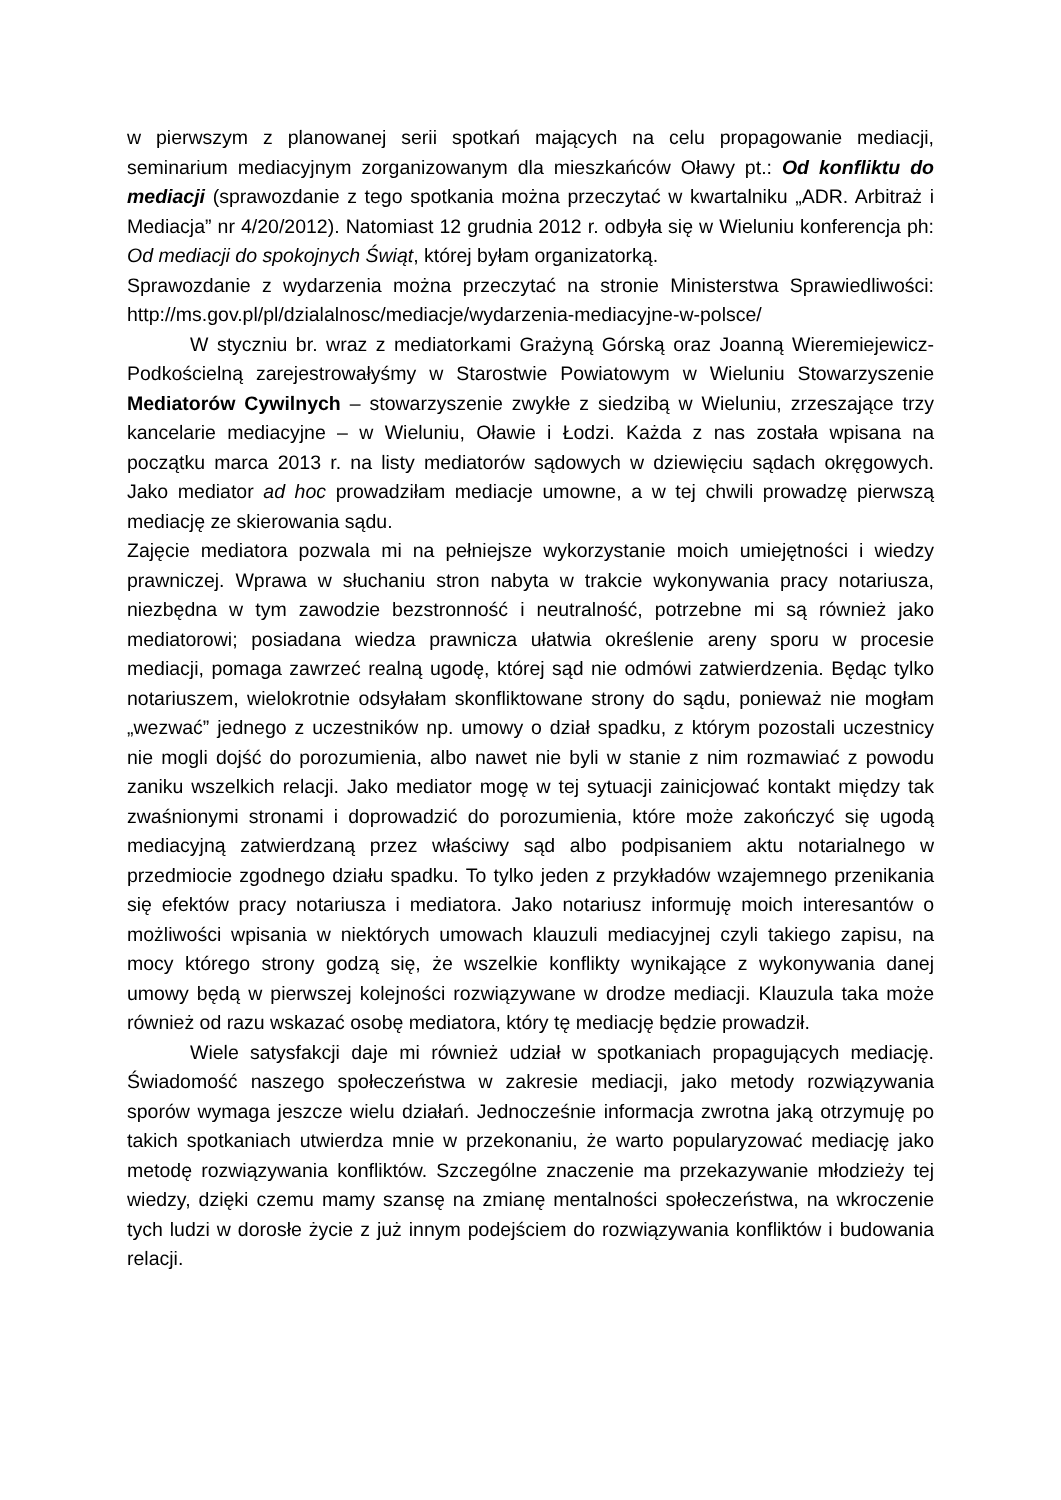w pierwszym z planowanej serii spotkań mających na celu propagowanie mediacji, seminarium mediacyjnym zorganizowanym dla mieszkańców Oławy pt.: Od konfliktu do mediacji (sprawozdanie z tego spotkania można przeczytać w kwartalniku „ADR. Arbitraż i Mediacja” nr 4/20/2012). Natomiast 12 grudnia 2012 r. odbyła się w Wieluniu konferencja ph: Od mediacji do spokojnych Świąt, której byłam organizatorką.
Sprawozdanie z wydarzenia można przeczytać na stronie Ministerstwa Sprawiedliwości: http://ms.gov.pl/pl/dzialalnosc/mediacje/wydarzenia-mediacyjne-w-polsce/
W styczniu br. wraz z mediatorkami Grażyną Górską oraz Joanną Wieremiejewicz-Podkościelną zarejestrowałyśmy w Starostwie Powiatowym w Wieluniu Stowarzyszenie Mediatorów Cywilnych – stowarzyszenie zwykłe z siedzibą w Wieluniu, zrzeszające trzy kancelarie mediacyjne – w Wieluniu, Oławie i Łodzi. Każda z nas została wpisana na początku marca 2013 r. na listy mediatorów sądowych w dziewięciu sądach okręgowych. Jako mediator ad hoc prowadziłam mediacje umowne, a w tej chwili prowadzę pierwszą mediację ze skierowania sądu.
Zajęcie mediatora pozwala mi na pełniejsze wykorzystanie moich umiejętności i wiedzy prawniczej. Wprawa w słuchaniu stron nabyta w trakcie wykonywania pracy notariusza, niezbędna w tym zawodzie bezstronność i neutralność, potrzebne mi są również jako mediatorowi; posiadana wiedza prawnicza ułatwia określenie areny sporu w procesie mediacji, pomaga zawrzeć realną ugodę, której sąd nie odmówi zatwierdzenia. Będąc tylko notariuszem, wielokrotnie odsyłałam skonfliktowane strony do sądu, ponieważ nie mogłam „wezwać” jednego z uczestników np. umowy o dział spadku, z którym pozostali uczestnicy nie mogli dojść do porozumienia, albo nawet nie byli w stanie z nim rozmawiać z powodu zaniku wszelkich relacji. Jako mediator mogę w tej sytuacji zainicjować kontakt między tak zwaśnionymi stronami i doprowadzić do porozumienia, które może zakończyć się ugodą mediacyjną zatwierdzaną przez właściwy sąd albo podpisaniem aktu notarialnego w przedmiocie zgodnego działu spadku. To tylko jeden z przykładów wzajemnego przenikania się efektów pracy notariusza i mediatora. Jako notariusz informuję moich interesantów o możliwości wpisania w niektórych umowach klauzuli mediacyjnej czyli takiego zapisu, na mocy którego strony godzą się, że wszelkie konflikty wynikające z wykonywania danej umowy będą w pierwszej kolejności rozwiązywane w drodze mediacji. Klauzula taka może również od razu wskazać osobę mediatora, który tę mediację będzie prowadził.
Wiele satysfakcji daje mi również udział w spotkaniach propagujących mediację. Świadomość naszego społeczeństwa w zakresie mediacji, jako metody rozwiązywania sporów wymaga jeszcze wielu działań. Jednocześnie informacja zwrotna jaką otrzymuję po takich spotkaniach utwierdza mnie w przekonaniu, że warto popularyzować mediację jako metodę rozwiązywania konfliktów. Szczególne znaczenie ma przekazywanie młodzieży tej wiedzy, dzięki czemu mamy szansę na zmianę mentalności społeczeństwa, na wkroczenie tych ludzi w dorosłe życie z już innym podejściem do rozwiązywania konfliktów i budowania relacji.